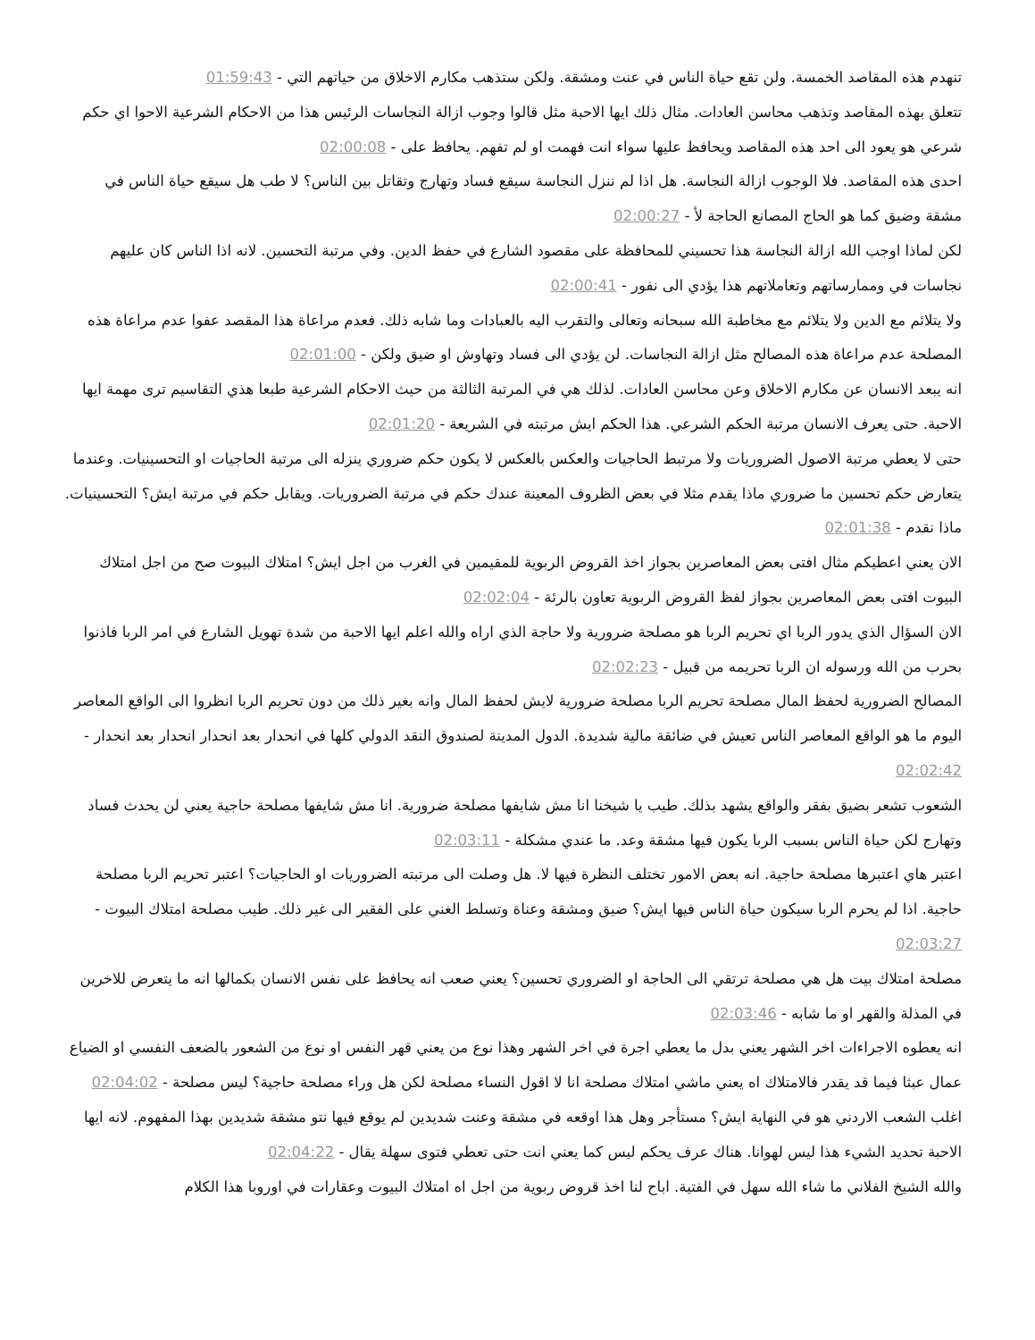تنهدم هذه المقاصد الخمسة. ولن تقع حياة الناس في عنت ومشقة. ولكن ستذهب مكارم الاخلاق من حياتهم التي - 01:59:43
تتعلق بهذه المقاصد وتذهب محاسن العادات. مثال ذلك ايها الاحبة مثل قالوا وجوب ازالة النجاسات الرئيس هذا من الاحكام الشرعية الاحوا اي حكم شرعي هو يعود الى احد هذه المقاصد ويحافظ عليها سواء انت فهمت او لم تفهم. يحافظ على - 02:00:08
احدى هذه المقاصد. فلا الوجوب ازالة النجاسة. هل اذا لم ننزل النجاسة سيقع فساد وتهارج وتقاتل بين الناس؟ لا طب هل سيقع حياة الناس في مشقة وضيق كما هو الحاج المصانع الحاجة لأ - 02:00:27
لكن لماذا اوجب الله ازالة النجاسة هذا تحسيني للمحافظة على مقصود الشارع في حفظ الدين. وفي مرتبة التحسين. لانه اذا الناس كان عليهم نجاسات في وممارساتهم وتعاملاتهم هذا يؤدي الى نفور - 02:00:41
ولا يتلائم مع الدين ولا يتلائم مع مخاطبة الله سبحانه وتعالى والتقرب اليه بالعبادات وما شابه ذلك. فعدم مراعاة هذا المقصد عفوا عدم مراعاة هذه المصلحة عدم مراعاة هذه المصالح مثل ازالة النجاسات. لن يؤدي الى فساد وتهاوش او ضيق ولكن - 02:01:00
انه يبعد الانسان عن مكارم الاخلاق وعن محاسن العادات. لذلك هي في المرتبة الثالثة من حيث الاحكام الشرعية طبعا هذي التقاسيم ترى مهمة ايها الاحبة. حتى يعرف الانسان مرتبة الحكم الشرعي. هذا الحكم ايش مرتبته في الشريعة - 02:01:20
حتى لا يعطي مرتبة الاصول الضروريات ولا مرتبط الحاجيات والعكس بالعكس لا يكون حكم ضروري ينزله الى مرتبة الحاجيات او التحسينيات. وعندما يتعارض حكم تحسين ما ضروري ماذا يقدم مثلا في بعض الظروف المعينة عندك حكم في مرتبة الضروريات. ويقابل حكم في مرتبة ايش؟ التحسينيات. ماذا نقدم - 02:01:38
الان يعني اعطيكم مثال افتى بعض المعاصرين بجواز اخذ القروض الربوية للمقيمين في الغرب من اجل ايش؟ امتلاك البيوت صح من اجل امتلاك البيوت افتى بعض المعاصرين بجواز لفظ القروض الربوية تعاون بالرئة - 02:02:04
الان السؤال الذي يدور الربا اي تحريم الربا هو مصلحة ضرورية ولا حاجة الذي اراه والله اعلم ايها الاحبة من شدة تهويل الشارع في امر الربا فاذنوا بحرب من الله ورسوله ان الربا تحريمه من قبيل - 02:02:23
المصالح الضرورية لحفظ المال مصلحة تحريم الربا مصلحة ضرورية لايش لحفظ المال وانه بغير ذلك من دون تحريم الربا انظروا الى الواقع المعاصر اليوم ما هو الواقع المعاصر الناس تعيش في ضائقة مالية شديدة. الدول المدينة لصندوق النقد الدولي كلها في انحدار بعد انحدار انحدار بعد انحدار - 02:02:42
الشعوب تشعر بضيق بفقر والواقع يشهد بذلك. طيب يا شيخنا انا مش شايفها مصلحة ضرورية. انا مش شايفها مصلحة حاجية يعني لن يحدث فساد وتهارج لكن حياة الناس بسبب الربا يكون فيها مشقة وعد. ما عندي مشكلة - 02:03:11
اعتبر هاي اعتبرها مصلحة حاجية. انه بعض الامور تختلف النظرة فيها لا. هل وصلت الى مرتبته الضروريات او الحاجيات؟ اعتبر تحريم الربا مصلحة حاجية. اذا لم يحرم الربا سيكون حياة الناس فيها ايش؟ ضيق ومشقة وعناة وتسلط الغني على الفقير الى غير ذلك. طيب مصلحة امتلاك البيوت - 02:03:27
مصلحة امتلاك بيت هل هي مصلحة ترتقي الى الحاجة او الضروري تحسين؟ يعني صعب انه يحافظ على نفس الانسان بكمالها انه ما يتعرض للاخرين في المذلة والقهر او ما شابه - 02:03:46
انه يعطوه الاجراءات اخر الشهر يعني بدل ما يعطي اجرة في اخر الشهر وهذا نوع من يعني قهر النفس او نوع من الشعور بالضعف النفسي او الضياع عمال عبثا فيما قد يقدر فالامتلاك اه يعني ماشي امتلاك مصلحة انا لا اقول النساء مصلحة لكن هل وراء مصلحة حاجية؟ ليس مصلحة - 02:04:02
اغلب الشعب الاردني هو في النهاية ايش؟ مستأجر وهل هذا اوقعه في مشقة وعنت شديدين لم يوقع فيها نتو مشقة شديدين بهذا المفهوم. لانه ايها الاحبة تحديد الشيء هذا ليس لهوانا. هناك عرف يحكم ليس كما يعني انت حتى تعطي فتوى سهلة يقال - 02:04:22
والله الشيخ الفلاني ما شاء الله سهل في الفتية. اباح لنا اخذ قروض ربوية من اجل اه امتلاك البيوت وعقارات في اوروبا هذا الكلام